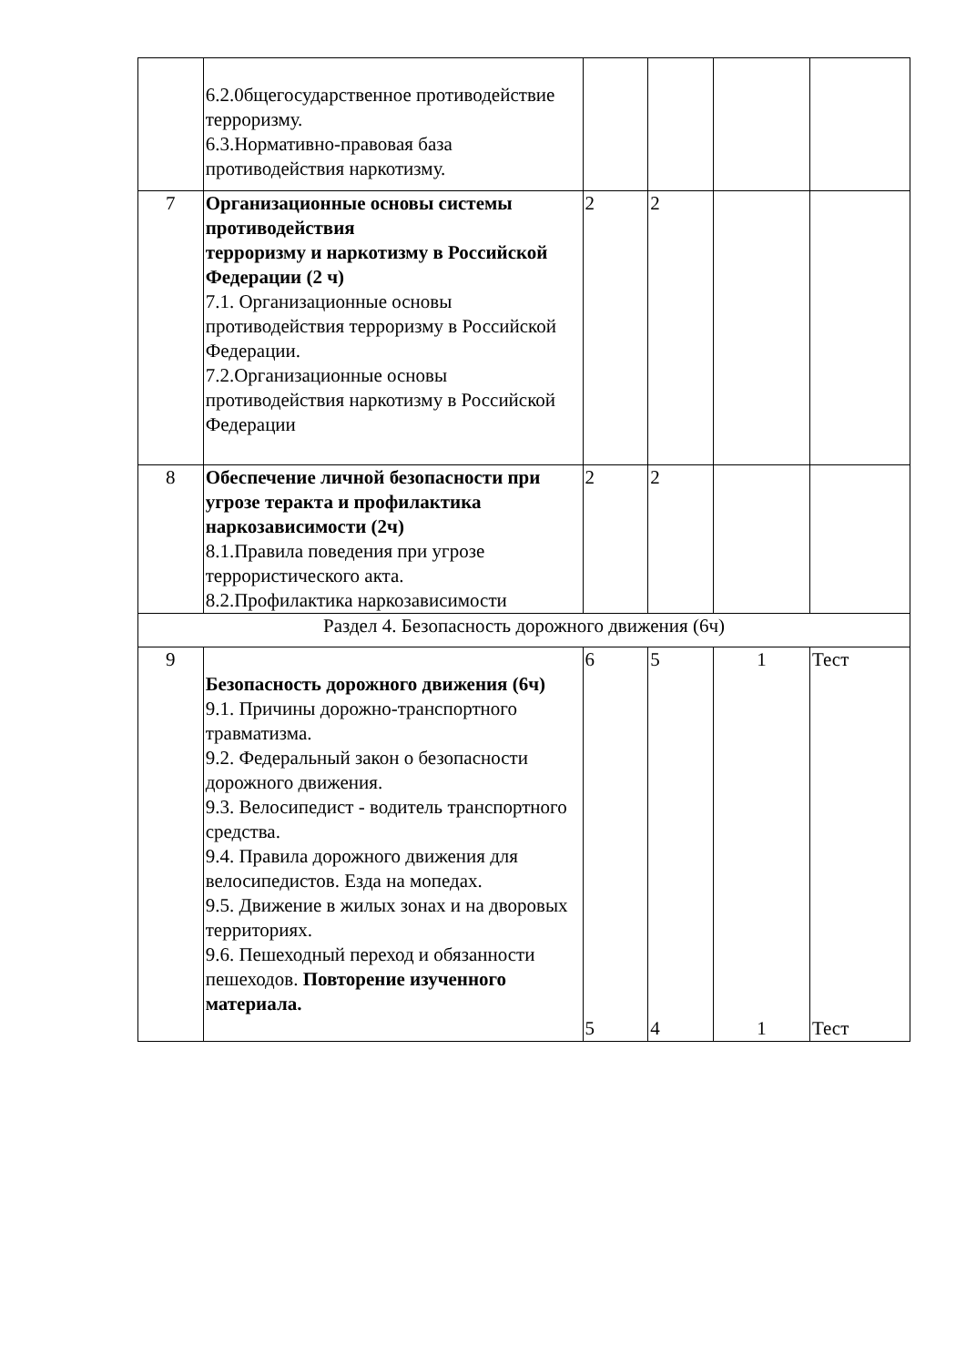| | 6.2.0бщегосударственное противодействие терроризму. 6.3.Нормативно-правовая база противодействия наркотизму. | | | | |
| 7 | Организационные основы системы противодействия терроризму и наркотизму в Российской Федерации (2 ч) 7.1. Организационные основы противодействия терроризму в Российской Федерации. 7.2.Организационные основы противодействия наркотизму в Российской Федерации | 2 | 2 | | |
| 8 | Обеспечение личной безопасности при угрозе теракта и профилактика наркозависимости (2ч) 8.1.Правила поведения при угрозе террористического акта. 8.2.Профилактика наркозависимости | 2 | 2 | | |
| Раздел 4. Безопасность дорожного движения (6ч) | | | | | |
| 9 | Безопасность дорожного движения (6ч) 9.1. Причины дорожно-транспортного травматизма. 9.2. Федеральный закон о безопасности дорожного движения. 9.3. Велосипедист - водитель транспортного средства. 9.4. Правила дорожного движения для велосипедистов. Езда на мопедах. 9.5. Движение в жилых зонах и на дворовых территориях. 9.6. Пешеходный переход и обязанности пешеходов. Повторение изученного материала. | 6 5 | 5 4 | 1 1 | Тест Тест |